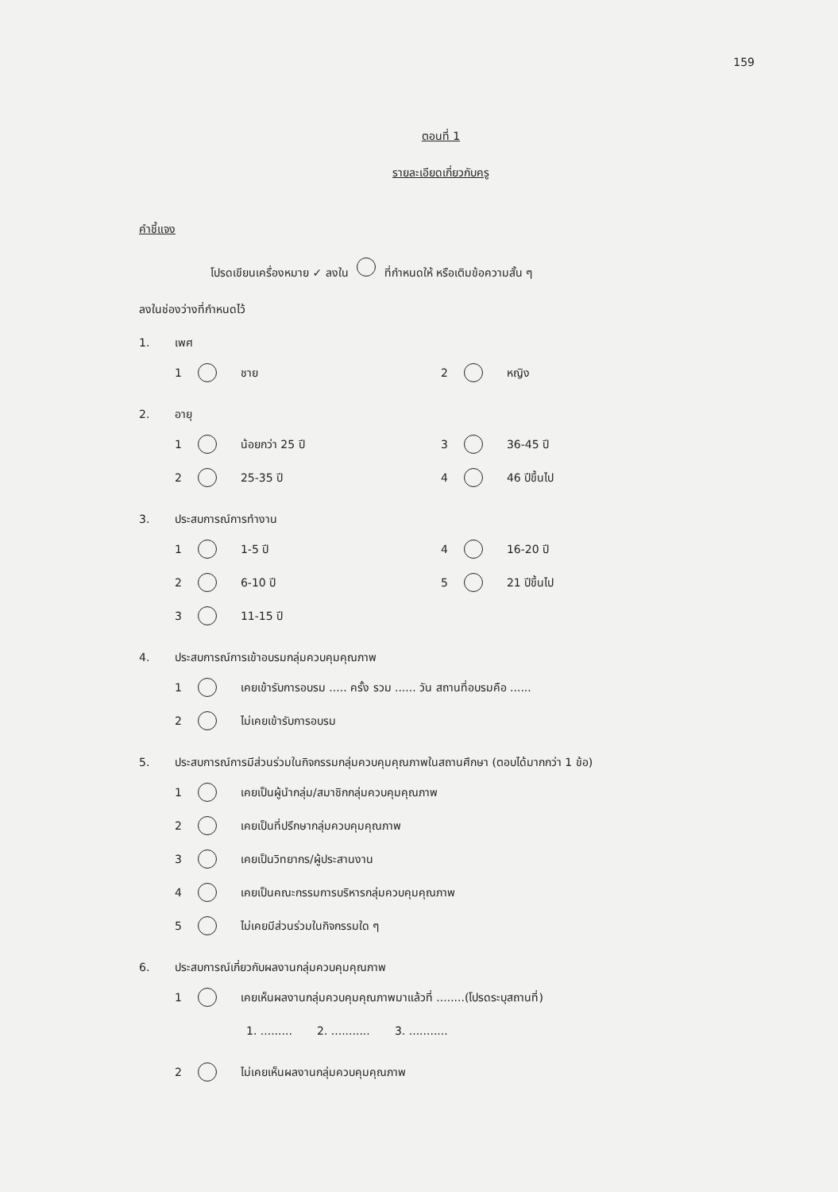159
ตอนที่ 1
รายละเอียดเกี่ยวกับครู
คำชี้แจง
โปรดเขียนเครื่องหมาย ✓ ลงใน ที่กำหนดให้ หรือเติมข้อความสั้น ๆ
ลงในช่องว่างที่กำหนดไว้
1. เพศ
1 ชาย 2 หญิง
2. อายุ
1 น้อยกว่า 25 ปี 3 36-45 ปี
2 25-35 ปี 4 46 ปีขึ้นไป
3. ประสบการณ์การทำงาน
1 1-5 ปี 4 16-20 ปี
2 6-10 ปี 5 21 ปีขึ้นไป
3 11-15 ปี
4. ประสบการณ์การเข้าอบรมกลุ่มควบคุมคุณภาพ
1 เคยเข้ารับการอบรม ..... ครั้ง รวม ...... วัน สถานที่อบรมคือ ......
2 ไม่เคยเข้ารับการอบรม
5. ประสบการณ์การมีส่วนร่วมในกิจกรรมกลุ่มควบคุมคุณภาพในสถานศึกษา (ตอบได้มากกว่า 1 ข้อ)
1 เคยเป็นผู้นำกลุ่ม/สมาชิกกลุ่มควบคุมคุณภาพ
2 เคยเป็นที่ปรึกษากลุ่มควบคุมคุณภาพ
3 เคยเป็นวิทยากร/ผู้ประสานงาน
4 เคยเป็นคณะกรรมการบริหารกลุ่มควบคุมคุณภาพ
5 ไม่เคยมีส่วนร่วมในกิจกรรมใด ๆ
6. ประสบการณ์เกี่ยวกับผลงานกลุ่มควบคุมคุณภาพ
1 เคยเห็นผลงานกลุ่มควบคุมคุณภาพมาแล้วที่ ........(โปรดระบุสถานที่)
1. ......... 2. ........... 3. ...........
2 ไม่เคยเห็นผลงานกลุ่มควบคุมคุณภาพ